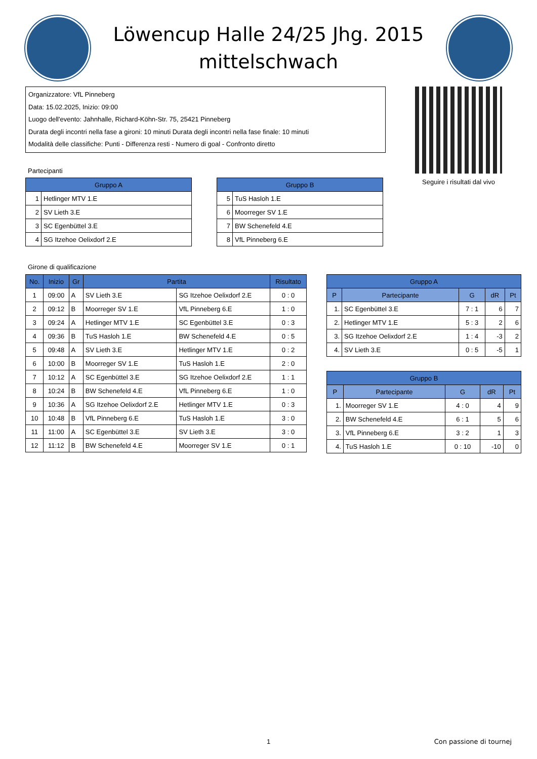Löwencup Halle 24/25 Jhg. 2015
mittelschwach
Organizzatore: VfL Pinneberg
Data: 15.02.2025, Inizio: 09:00
Luogo dell'evento: Jahnhalle, Richard-Köhn-Str. 75, 25421 Pinneberg
Durata degli incontri nella fase a gironi: 10 minuti Durata degli incontri nella fase finale: 10 minuti
Modalità delle classifiche: Punti - Differenza resti - Numero di goal - Confronto diretto
Seguire i risultati dal vivo
Partecipanti
| Gruppo A | |
| --- | --- |
| 1 | Hetlinger MTV 1.E |
| 2 | SV Lieth 3.E |
| 3 | SC Egenbüttel 3.E |
| 4 | SG Itzehoe Oelixdorf 2.E |
| Gruppo B | |
| --- | --- |
| 5 | TuS Hasloh 1.E |
| 6 | Moorreger SV 1.E |
| 7 | BW Schenefeld 4.E |
| 8 | VfL Pinneberg 6.E |
Girone di qualificazione
| No. | Inizio | Gr | Partita | | Risultato |
| --- | --- | --- | --- | --- | --- |
| 1 | 09:00 | A | SV Lieth 3.E | SG Itzehoe Oelixdorf 2.E | 0 : 0 |
| 2 | 09:12 | B | Moorreger SV 1.E | VfL Pinneberg 6.E | 1 : 0 |
| 3 | 09:24 | A | Hetlinger MTV 1.E | SC Egenbüttel 3.E | 0 : 3 |
| 4 | 09:36 | B | TuS Hasloh 1.E | BW Schenefeld 4.E | 0 : 5 |
| 5 | 09:48 | A | SV Lieth 3.E | Hetlinger MTV 1.E | 0 : 2 |
| 6 | 10:00 | B | Moorreger SV 1.E | TuS Hasloh 1.E | 2 : 0 |
| 7 | 10:12 | A | SC Egenbüttel 3.E | SG Itzehoe Oelixdorf 2.E | 1 : 1 |
| 8 | 10:24 | B | BW Schenefeld 4.E | VfL Pinneberg 6.E | 1 : 0 |
| 9 | 10:36 | A | SG Itzehoe Oelixdorf 2.E | Hetlinger MTV 1.E | 0 : 3 |
| 10 | 10:48 | B | VfL Pinneberg 6.E | TuS Hasloh 1.E | 3 : 0 |
| 11 | 11:00 | A | SC Egenbüttel 3.E | SV Lieth 3.E | 3 : 0 |
| 12 | 11:12 | B | BW Schenefeld 4.E | Moorreger SV 1.E | 0 : 1 |
| Gruppo A | | | | |
| --- | --- | --- | --- | --- |
| P | Partecipante | G | dR | Pt |
| 1. | SC Egenbüttel 3.E | 7 : 1 | 6 | 7 |
| 2. | Hetlinger MTV 1.E | 5 : 3 | 2 | 6 |
| 3. | SG Itzehoe Oelixdorf 2.E | 1 : 4 | -3 | 2 |
| 4. | SV Lieth 3.E | 0 : 5 | -5 | 1 |
| Gruppo B | | | | |
| --- | --- | --- | --- | --- |
| P | Partecipante | G | dR | Pt |
| 1. | Moorreger SV 1.E | 4 : 0 | 4 | 9 |
| 2. | BW Schenefeld 4.E | 6 : 1 | 5 | 6 |
| 3. | VfL Pinneberg 6.E | 3 : 2 | 1 | 3 |
| 4. | TuS Hasloh 1.E | 0 : 10 | -10 | 0 |
1
Con passione di tournej